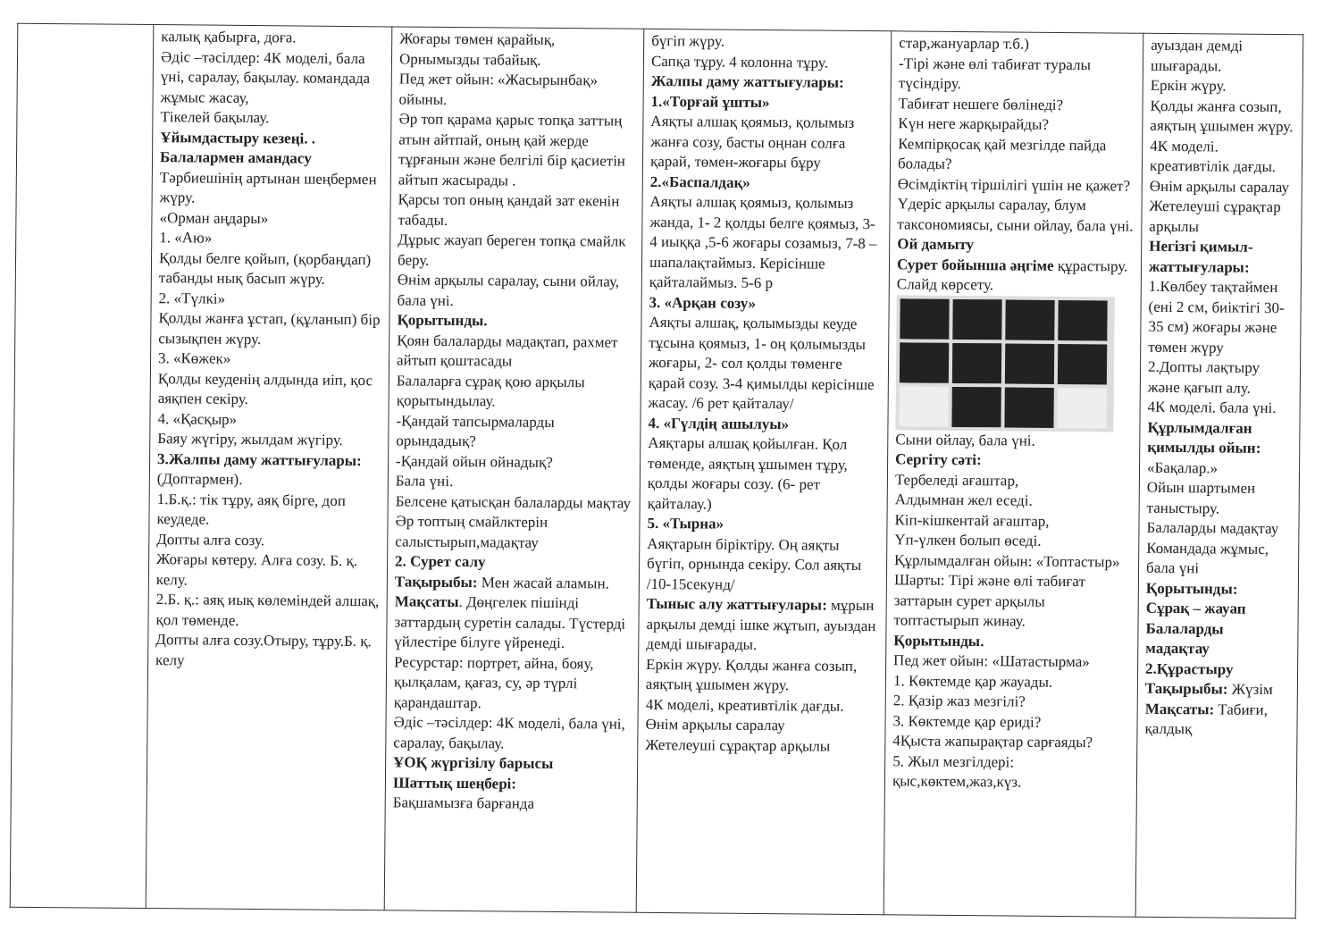| | калық қабырға, доға. Әдіс –тәсілдер: 4К моделі, бала үні, саралау, бақылау. командада жұмыс жасау, Тікелей бақылау. Ұйымдастыру кезеңі. . Балалармен амандасу Тәрбиешінің артынан шеңбермен жүру. «Орман аңдары» 1. «Аю» Қолды белге қойып, (қорбаңдап) табанды нық басып жүру. 2. «Түлкі» Қолды жанға ұстап, (құланып) бір сызықпен жүру. 3. «Көжек» Қолды кеуденің алдында иіп, қос аяқпен секіру. 4. «Қасқыр» Баяу жүгіру, жылдам жүгіру. 3.Жалпы даму жаттығулары: (Доптармен). 1.Б.қ.: тік тұру, аяқ бірге, доп кеудеде. Допты алға созу. Жоғары көтеру. Алға созу. Б. қ. келу. 2.Б. қ.: аяқ иық көлеміндей алшақ, қол төменде. Допты алға созу.Отыру, тұру.Б. қ. келу | Жоғары төмен қарайық, Орнымызды табайық. Пед жет ойын: «Жасырынбақ» ойыны. Әр топ қарама қарыс топқа заттың атын айтпай, оның қай жерде тұрғанын және белгілі бір қасиетін айтып жасырады . Қарсы топ оның қандай зат екенін табады. Дұрыс жауап береген топқа смайлк беру. Өнім арқылы саралау, сыни ойлау, бала үні. Қорытынды. Қоян балаларды мадақтап, рахмет айтып қоштасады Балаларға сұрақ қою арқылы қорытындылау. -Қандай тапсырмаларды орындадық? -Қандай ойын ойнадық? Бала үні. Белсене қатысқан балаларды мақтау Әр топтың смайлктерін салыстырып,мадақтау 2. Сурет салу Тақырыбы: Мен жасай аламын. Мақсаты . Дөңгелек пішінді заттардың суретін салады. Түстерді үйлестіре білуге үйренеді. Ресурстар: портрет, айна, бояу, қылқалам, қағаз, су, әр түрлі қарандаштар. Әдіс –тәсілдер: 4К моделі, бала үні, саралау, бақылау. ҰОҚ жүргізілу барысы Шаттық шеңбері: Бақшамызға барғанда | бүгіп жүру. Сапқа тұру. 4 колонна тұру. Жалпы даму жаттығулары: 1.«Торғай ұшты» Аяқты алшақ қоямыз, қолымыз жанға созу, басты оңнан солға қарай, төмен-жоғары бұру 2.«Баспалдақ» Аяқты алшақ қоямыз, қолымыз жанда, 1- 2 қолды белге қоямыз, 3-4 иыққа ,5-6 жоғары созамыз, 7-8 – шапалақтаймыз. Керісінше қайталаймыз. 5-6 р 3. «Арқан созу» Аяқты алшақ, қолымызды кеуде тұсына қоямыз, 1- оң қолымызды жоғары, 2- сол қолды төменге қарай созу. 3-4 қимылды керісінше жасау. /6 рет қайталау/ 4. «Гүлдің ашылуы» Аяқтары алшақ қойылған. Қол төменде, аяқтың ұшымен тұру, қолды жоғары созу. (6- рет қайталау.) 5. «Тырна» Аяқтарын біріктіру. Оң аяқты бүгіп, орнында секіру. Сол аяқты /10-15секунд/ Тыныс алу жаттығулары: мұрын арқылы демді ішке жұтып, ауыздан демді шығарады. Еркін жүру. Қолды жанға созып, аяқтың ұшымен жүру. 4К моделі, креативтілік дағды. Өнім арқылы саралау Жетелеуші сұрақтар арқылы | стар,жануарлар т.б.) -Тірі және өлі табиғат туралы түсіндіру. Табиғат нешеге бөлінеді? Күн неге жарқырайды? Кемпірқосақ қай мезгілде пайда болады? Өсімдіктің тіршілігі үшін не қажет? Үдеріс арқылы саралау, блум таксономиясы, сыни ойлау, бала үні. Ой дамыту Сурет бойынша әңгіме құрастыру. Слайд көрсету. Сыни ойлау, бала үні. Сергіту сәті: Тербеледі ағаштар, Алдымнан жел еседі. Кіп-кішкентай ағаштар, Үп-үлкен болып өседі. Құрлымдалған ойын: «Топтастыр» Шарты: Тірі және өлі табиғат заттарын сурет арқылы топтастырып жинау. Қорытынды. Пед жет ойын: «Шатастырма» 1. Көктемде қар жауады. 2. Қазір жаз мезгілі? 3. Көктемде қар ериді? 4Қыста жапырақтар сарғаяды? 5. Жыл мезгілдері: қыс,көктем,жаз,күз. | ауыздан демді шығарады. Еркін жүру. Қолды жанға созып, аяқтың ұшымен жүру. 4К моделі. креативтілік дағды. Өнім арқылы саралау Жетелеуші сұрақтар арқылы Негізгі қимыл-жаттығулары: 1.Көлбеу тақтаймен (ені 2 см, биіктігі 30-35 см) жоғары және төмен жүру 2.Допты лақтыру және қағып алу. 4К моделі. бала үні. Құрлымдалған қимылды ойын: «Бақалар.» Ойын шартымен таныстыру. Балаларды мадақтау Командада жұмыс, бала үні Қорытынды: Сұрақ – жауап Балаларды мадақтау 2.Құрастыру Тақырыбы: Жүзім Мақсаты: Табиғи, қалдық |